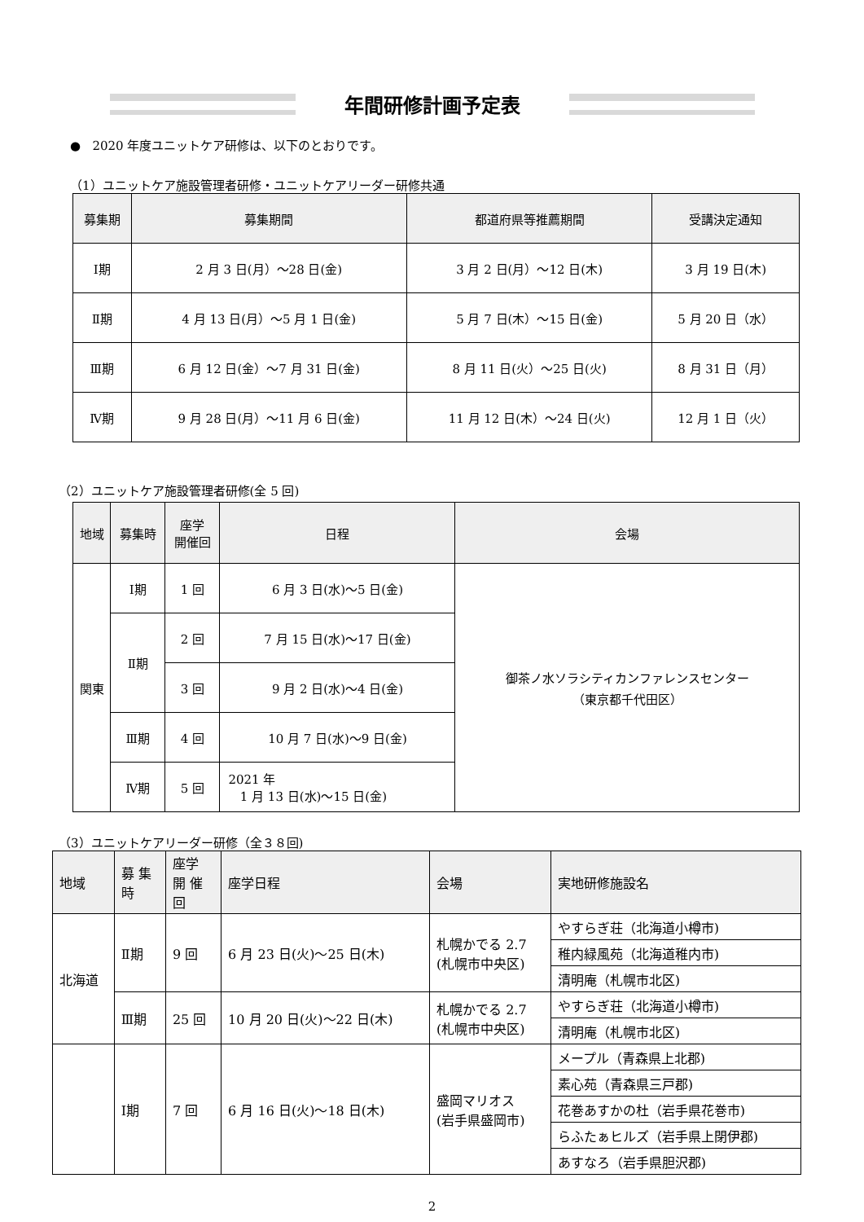年間研修計画予定表
● 2020 年度ユニットケア研修は、以下のとおりです。
（1）ユニットケア施設管理者研修・ユニットケアリーダー研修共通
| 募集期 | 募集期間 | 都道府県等推薦期間 | 受講決定通知 |
| --- | --- | --- | --- |
| Ⅰ期 | 2 月 3 日(月）～28 日(金) | 3 月 2 日(月）～12 日(木) | 3 月 19 日(木) |
| Ⅱ期 | 4 月 13 日(月）～5 月 1 日(金) | 5 月 7 日(木）～15 日(金) | 5 月 20 日（水） |
| Ⅲ期 | 6 月 12 日(金）～7 月 31 日(金) | 8 月 11 日(火）～25 日(火) | 8 月 31 日（月） |
| Ⅳ期 | 9 月 28 日(月）～11 月 6 日(金) | 11 月 12 日(木）～24 日(火) | 12 月 1 日（火） |
（2）ユニットケア施設管理者研修(全 5 回)
| 地域 | 募集時 | 座学 開催回 | 日程 | 会場 |
| --- | --- | --- | --- | --- |
| 関東 | Ⅰ期 | 1 回 | 6 月 3 日(水)～5 日(金) | 御茶ノ水ソラシティカンファレンスセンター （東京都千代田区） |
| | Ⅱ期 | 2 回 | 7 月 15 日(水)～17 日(金) | |
| | | 3 回 | 9 月 2 日(水)～4 日(金) | |
| | Ⅲ期 | 4 回 | 10 月 7 日(水)～9 日(金) | |
| | Ⅳ期 | 5 回 | 2021 年 1 月 13 日(水)～15 日(金) | |
（3）ユニットケアリーダー研修（全３８回)
| 地域 | 募 集 時 | 座学 開 催 回 | 座学日程 | 会場 | 実地研修施設名 |
| --- | --- | --- | --- | --- | --- |
| 北海道 | Ⅱ期 | 9 回 | 6 月 23 日(火)～25 日(木) | 札幌かでる 2.7 (札幌市中央区) | やすらぎ荘（北海道小樽市) |
| | | | | | 稚内緑風苑（北海道稚内市) |
| | | | | | 清明庵（札幌市北区) |
| | Ⅲ期 | 25 回 | 10 月 20 日(火)～22 日(木) | 札幌かでる 2.7 (札幌市中央区) | やすらぎ荘（北海道小樽市) |
| | | | | | 清明庵（札幌市北区) |
| | Ⅰ期 | 7 回 | 6 月 16 日(火)～18 日(木) | 盛岡マリオス (岩手県盛岡市) | メープル（青森県上北郡) |
| | | | | | 素心苑（青森県三戸郡) |
| | | | | | 花巻あすかの杜（岩手県花巻市) |
| | | | | | らふたぁヒルズ（岩手県上閉伊郡) |
| | | | | | あすなろ（岩手県胆沢郡) |
2